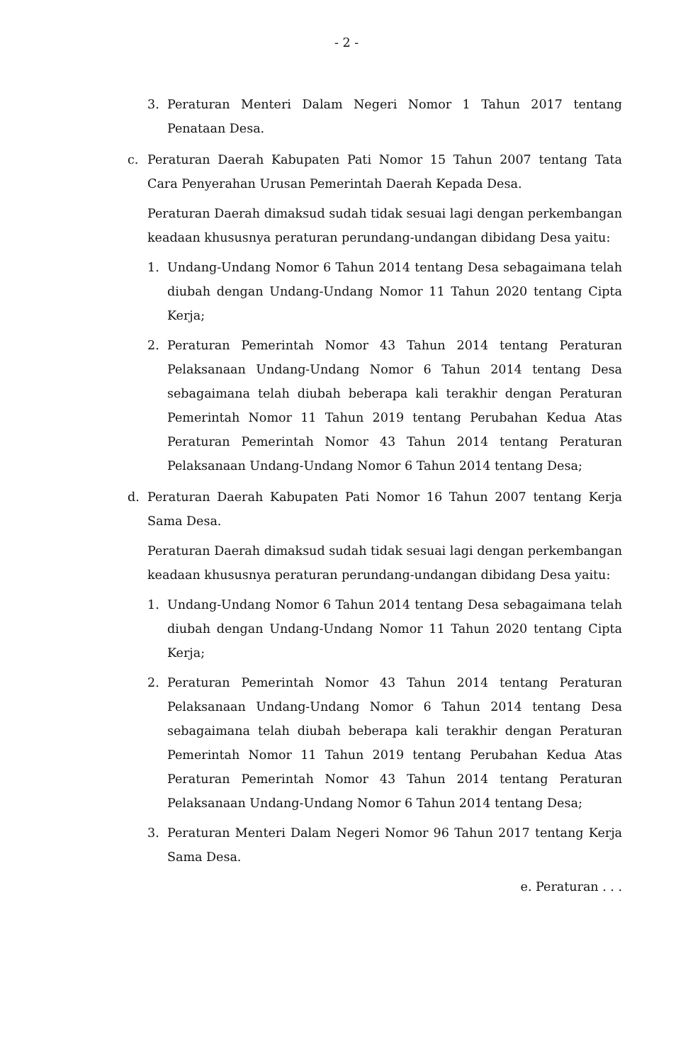- 2 -
3. Peraturan Menteri Dalam Negeri Nomor 1 Tahun 2017 tentang Penataan Desa.
c. Peraturan Daerah Kabupaten Pati Nomor 15 Tahun 2007 tentang Tata Cara Penyerahan Urusan Pemerintah Daerah Kepada Desa.
Peraturan Daerah dimaksud sudah tidak sesuai lagi dengan perkembangan keadaan khususnya peraturan perundang-undangan dibidang Desa yaitu:
1. Undang-Undang Nomor 6 Tahun 2014 tentang Desa sebagaimana telah diubah dengan Undang-Undang Nomor 11 Tahun 2020 tentang Cipta Kerja;
2. Peraturan Pemerintah Nomor 43 Tahun 2014 tentang Peraturan Pelaksanaan Undang-Undang Nomor 6 Tahun 2014 tentang Desa sebagaimana telah diubah beberapa kali terakhir dengan Peraturan Pemerintah Nomor 11 Tahun 2019 tentang Perubahan Kedua Atas Peraturan Pemerintah Nomor 43 Tahun 2014 tentang Peraturan Pelaksanaan Undang-Undang Nomor 6 Tahun 2014 tentang Desa;
d. Peraturan Daerah Kabupaten Pati Nomor 16 Tahun 2007 tentang Kerja Sama Desa.
Peraturan Daerah dimaksud sudah tidak sesuai lagi dengan perkembangan keadaan khususnya peraturan perundang-undangan dibidang Desa yaitu:
1. Undang-Undang Nomor 6 Tahun 2014 tentang Desa sebagaimana telah diubah dengan Undang-Undang Nomor 11 Tahun 2020 tentang Cipta Kerja;
2. Peraturan Pemerintah Nomor 43 Tahun 2014 tentang Peraturan Pelaksanaan Undang-Undang Nomor 6 Tahun 2014 tentang Desa sebagaimana telah diubah beberapa kali terakhir dengan Peraturan Pemerintah Nomor 11 Tahun 2019 tentang Perubahan Kedua Atas Peraturan Pemerintah Nomor 43 Tahun 2014 tentang Peraturan Pelaksanaan Undang-Undang Nomor 6 Tahun 2014 tentang Desa;
3. Peraturan Menteri Dalam Negeri Nomor 96 Tahun 2017 tentang Kerja Sama Desa.
e. Peraturan . . .